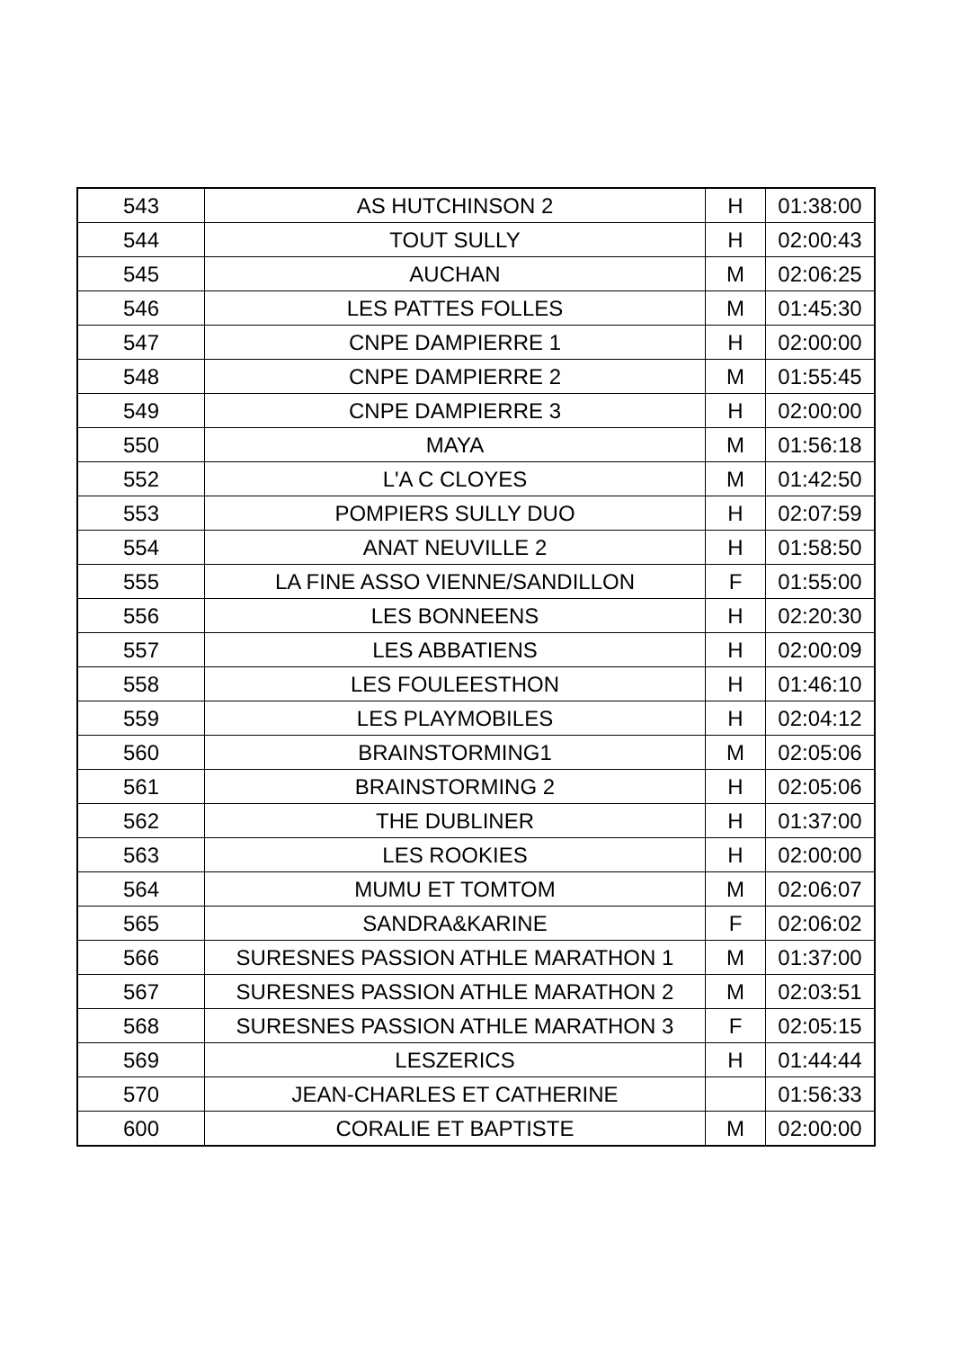| 543 | AS HUTCHINSON 2 | H | 01:38:00 |
| 544 | TOUT SULLY | H | 02:00:43 |
| 545 | AUCHAN | M | 02:06:25 |
| 546 | LES PATTES FOLLES | M | 01:45:30 |
| 547 | CNPE DAMPIERRE 1 | H | 02:00:00 |
| 548 | CNPE DAMPIERRE 2 | M | 01:55:45 |
| 549 | CNPE DAMPIERRE 3 | H | 02:00:00 |
| 550 | MAYA | M | 01:56:18 |
| 552 | L'A C CLOYES | M | 01:42:50 |
| 553 | POMPIERS SULLY DUO | H | 02:07:59 |
| 554 | ANAT NEUVILLE 2 | H | 01:58:50 |
| 555 | LA FINE ASSO VIENNE/SANDILLON | F | 01:55:00 |
| 556 | LES BONNEENS | H | 02:20:30 |
| 557 | LES ABBATIENS | H | 02:00:09 |
| 558 | LES FOULEESTHON | H | 01:46:10 |
| 559 | LES PLAYMOBILES | H | 02:04:12 |
| 560 | BRAINSTORMING1 | M | 02:05:06 |
| 561 | BRAINSTORMING 2 | H | 02:05:06 |
| 562 | THE DUBLINER | H | 01:37:00 |
| 563 | LES ROOKIES | H | 02:00:00 |
| 564 | MUMU ET TOMTOM | M | 02:06:07 |
| 565 | SANDRA&KARINE | F | 02:06:02 |
| 566 | SURESNES PASSION ATHLE MARATHON 1 | M | 01:37:00 |
| 567 | SURESNES PASSION ATHLE MARATHON 2 | M | 02:03:51 |
| 568 | SURESNES PASSION ATHLE MARATHON 3 | F | 02:05:15 |
| 569 | LESZERICS | H | 01:44:44 |
| 570 | JEAN-CHARLES ET CATHERINE | | 01:56:33 |
| 600 | CORALIE ET BAPTISTE | M | 02:00:00 |